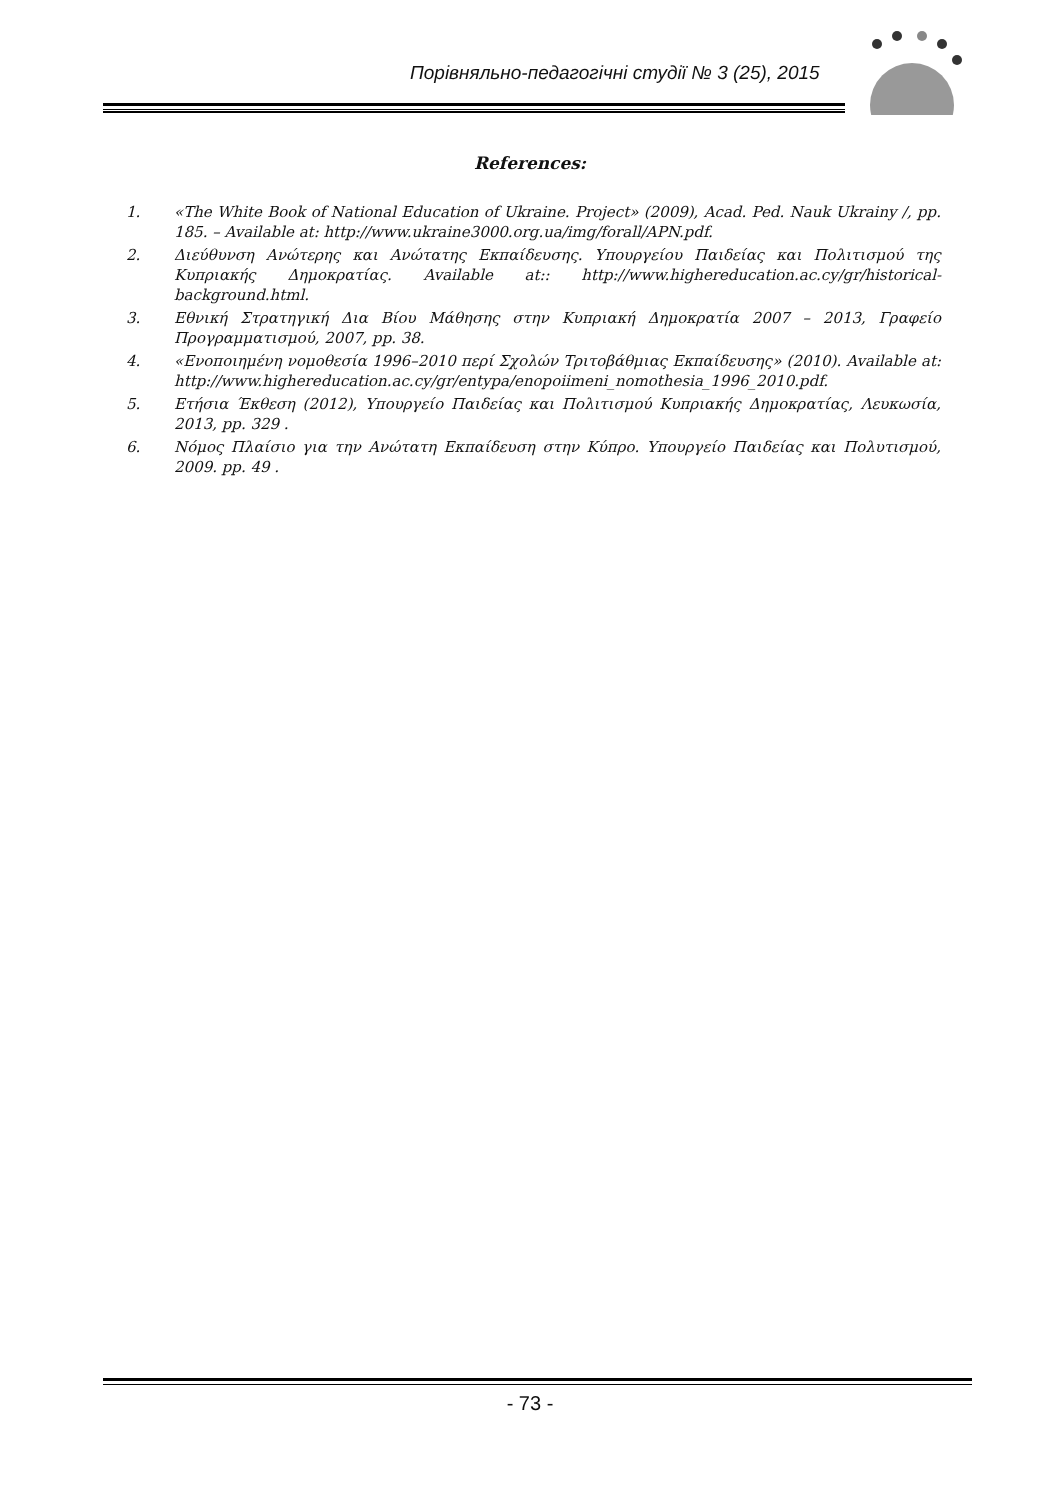Порівняльно-педагогічні студії № 3 (25), 2015
References:
1. «The White Book of National Education of Ukraine. Project» (2009), Acad. Ped. Nauk Ukrainy /, pp. 185. – Available at: http://www.ukraine3000.org.ua/img/forall/APN.pdf.
2. Διεύθυνση Ανώτερης και Ανώτατης Εκπαίδευσης. Υπουργείου Παιδείας και Πολιτισμού της Κυπριακής Δημοκρατίας. Available at:: http://www.highereducation.ac.cy/gr/historical-background.html.
3. Εθνική Στρατηγική Δια Βίου Μάθησης στην Κυπριακή Δημοκρατία 2007 – 2013, Γραφείο Προγραμματισμού, 2007, pp. 38.
4. «Ενοποιημένη νομοθεσία 1996–2010 περί Σχολών Τριτοβάθμιας Εκπαίδευσης» (2010). Available at: http://www.highereducation.ac.cy/gr/entypa/enopoiimeni_nomothesia_1996_2010.pdf.
5. Ετήσια Έκθεση (2012), Υπουργείο Παιδείας και Πολιτισμού Κυπριακής Δημοκρατίας, Λευκωσία, 2013, pp. 329 .
6. Νόμος Πλαίσιο για την Ανώτατη Εκπαίδευση στην Κύπρο. Υπουργείο Παιδείας και Πολυτισμού, 2009. pp. 49 .
- 73 -